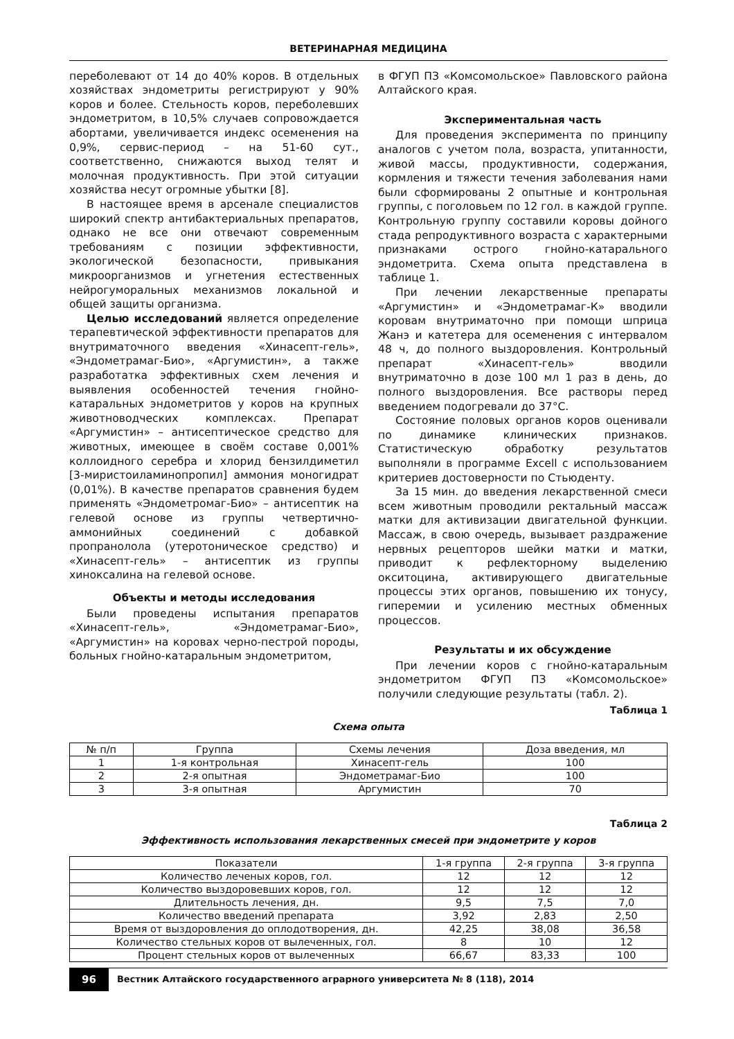ВЕТЕРИНАРНАЯ МЕДИЦИНА
переболевают от 14 до 40% коров. В отдельных хозяйствах эндометриты регистрируют у 90% коров и более. Стельность коров, переболевших эндометритом, в 10,5% случаев сопровождается абортами, увеличивается индекс осеменения на 0,9%, сервис-период – на 51-60 сут., соответственно, снижаются выход телят и молочная продуктивность. При этой ситуации хозяйства несут огромные убытки [8].
В настоящее время в арсенале специалистов широкий спектр антибактериальных препаратов, однако не все они отвечают современным требованиям с позиции эффективности, экологической безопасности, привыкания микроорганизмов и угнетения естественных нейрогуморальных механизмов локальной и общей защиты организма.
Целью исследований является определение терапевтической эффективности препаратов для внутриматочного введения «Хинасепт-гель», «Эндометрамаг-Био», «Аргумистин», а также разработатка эффективных схем лечения и выявления особенностей течения гнойно-катаральных эндометритов у коров на крупных животноводческих комплексах. Препарат «Аргумистин» – антисептическое средство для животных, имеющее в своём составе 0,001% коллоидного серебра и хлорид бензилдиметил [3-миристоиламинопропил] аммония моногидрат (0,01%). В качестве препаратов сравнения будем применять «Эндометромаг-Био» – антисептик на гелевой основе из группы четвертично-аммонийных соединений с добавкой пропранолола (утеротоническое средство) и «Хинасепт-гель» – антисептик из группы хиноксалина на гелевой основе.
Объекты и методы исследования
Были проведены испытания препаратов «Хинасепт-гель», «Эндометрамаг-Био», «Аргумистин» на коровах черно-пестрой породы, больных гнойно-катаральным эндометритом,
в ФГУП ПЗ «Комсомольское» Павловского района Алтайского края.
Экспериментальная часть
Для проведения эксперимента по принципу аналогов с учетом пола, возраста, упитанности, живой массы, продуктивности, содержания, кормления и тяжести течения заболевания нами были сформированы 2 опытные и контрольная группы, с поголовьем по 12 гол. в каждой группе. Контрольную группу составили коровы дойного стада репродуктивного возраста с характерными признаками острого гнойно-катарального эндометрита. Схема опыта представлена в таблице 1.
При лечении лекарственные препараты «Аргумистин» и «Эндометрамаг-К» вводили коровам внутриматочно при помощи шприца Жанэ и катетера для осеменения с интервалом 48 ч, до полного выздоровления. Контрольный препарат «Хинасепт-гель» вводили внутриматочно в дозе 100 мл 1 раз в день, до полного выздоровления. Все растворы перед введением подогревали до 37°С.
Состояние половых органов коров оценивали по динамике клинических признаков. Статистическую обработку результатов выполняли в программе Excell с использованием критериев достоверности по Стьюденту.
За 15 мин. до введения лекарственной смеси всем животным проводили ректальный массаж матки для активизации двигательной функции. Массаж, в свою очередь, вызывает раздражение нервных рецепторов шейки матки и матки, приводит к рефлекторному выделению окситоцина, активирующего двигательные процессы этих органов, повышению их тонусу, гиперемии и усилению местных обменных процессов.
Результаты и их обсуждение
При лечении коров с гнойно-катаральным эндометритом ФГУП ПЗ «Комсомольское» получили следующие результаты (табл. 2).
Таблица 1
Схема опыта
| № п/п | Группа | Схемы лечения | Доза введения, мл |
| --- | --- | --- | --- |
| 1 | 1-я контрольная | Хинасепт-гель | 100 |
| 2 | 2-я опытная | Эндометрамаг-Био | 100 |
| 3 | 3-я опытная | Аргумистин | 70 |
Таблица 2
Эффективность использования лекарственных смесей при эндометрите у коров
| Показатели | 1-я группа | 2-я группа | 3-я группа |
| --- | --- | --- | --- |
| Количество леченых коров, гол. | 12 | 12 | 12 |
| Количество выздоровевших коров, гол. | 12 | 12 | 12 |
| Длительность лечения, дн. | 9,5 | 7,5 | 7,0 |
| Количество введений препарата | 3,92 | 2,83 | 2,50 |
| Время от выздоровления до оплодотворения, дн. | 42,25 | 38,08 | 36,58 |
| Количество стельных коров от вылеченных, гол. | 8 | 10 | 12 |
| Процент стельных коров от вылеченных | 66,67 | 83,33 | 100 |
96 Вестник Алтайского государственного аграрного университета № 8 (118), 2014